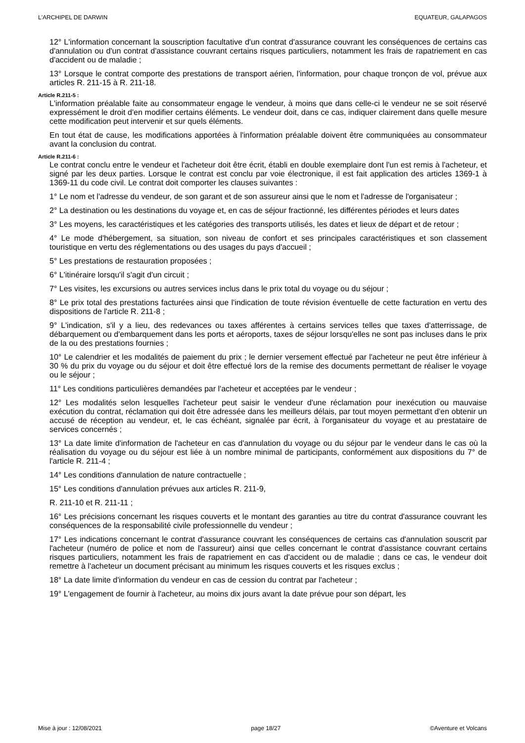L'ARCHIPEL DE DARWIN EQUATEUR, GALAPAGOS
12° L'information concernant la souscription facultative d'un contrat d'assurance couvrant les conséquences de certains cas d'annulation ou d'un contrat d'assistance couvrant certains risques particuliers, notamment les frais de rapatriement en cas d'accident ou de maladie ;
13° Lorsque le contrat comporte des prestations de transport aérien, l'information, pour chaque tronçon de vol, prévue aux articles R. 211-15 à R. 211-18.
Article R.211-5 :
L'information préalable faite au consommateur engage le vendeur, à moins que dans celle-ci le vendeur ne se soit réservé expressément le droit d'en modifier certains éléments. Le vendeur doit, dans ce cas, indiquer clairement dans quelle mesure cette modification peut intervenir et sur quels éléments.
En tout état de cause, les modifications apportées à l'information préalable doivent être communiquées au consommateur avant la conclusion du contrat.
Article R.211-6 :
Le contrat conclu entre le vendeur et l'acheteur doit être écrit, établi en double exemplaire dont l'un est remis à l'acheteur, et signé par les deux parties. Lorsque le contrat est conclu par voie électronique, il est fait application des articles 1369-1 à 1369-11 du code civil. Le contrat doit comporter les clauses suivantes :
1° Le nom et l'adresse du vendeur, de son garant et de son assureur ainsi que le nom et l'adresse de l'organisateur ;
2° La destination ou les destinations du voyage et, en cas de séjour fractionné, les différentes périodes et leurs dates
3° Les moyens, les caractéristiques et les catégories des transports utilisés, les dates et lieux de départ et de retour ;
4° Le mode d'hébergement, sa situation, son niveau de confort et ses principales caractéristiques et son classement touristique en vertu des réglementations ou des usages du pays d'accueil ;
5° Les prestations de restauration proposées ;
6° L'itinéraire lorsqu'il s'agit d'un circuit ;
7° Les visites, les excursions ou autres services inclus dans le prix total du voyage ou du séjour ;
8° Le prix total des prestations facturées ainsi que l'indication de toute révision éventuelle de cette facturation en vertu des dispositions de l'article R. 211-8 ;
9° L'indication, s'il y a lieu, des redevances ou taxes afférentes à certains services telles que taxes d'atterrissage, de débarquement ou d'embarquement dans les ports et aéroports, taxes de séjour lorsqu'elles ne sont pas incluses dans le prix de la ou des prestations fournies ;
10° Le calendrier et les modalités de paiement du prix ; le dernier versement effectué par l'acheteur ne peut être inférieur à 30 % du prix du voyage ou du séjour et doit être effectué lors de la remise des documents permettant de réaliser le voyage ou le séjour ;
11° Les conditions particulières demandées par l'acheteur et acceptées par le vendeur ;
12° Les modalités selon lesquelles l'acheteur peut saisir le vendeur d'une réclamation pour inexécution ou mauvaise exécution du contrat, réclamation qui doit être adressée dans les meilleurs délais, par tout moyen permettant d'en obtenir un accusé de réception au vendeur, et, le cas échéant, signalée par écrit, à l'organisateur du voyage et au prestataire de services concernés ;
13° La date limite d'information de l'acheteur en cas d'annulation du voyage ou du séjour par le vendeur dans le cas où la réalisation du voyage ou du séjour est liée à un nombre minimal de participants, conformément aux dispositions du 7° de l'article R. 211-4 ;
14° Les conditions d'annulation de nature contractuelle ;
15° Les conditions d'annulation prévues aux articles R. 211-9,
R. 211-10 et R. 211-11 ;
16° Les précisions concernant les risques couverts et le montant des garanties au titre du contrat d'assurance couvrant les conséquences de la responsabilité civile professionnelle du vendeur ;
17° Les indications concernant le contrat d'assurance couvrant les conséquences de certains cas d'annulation souscrit par l'acheteur (numéro de police et nom de l'assureur) ainsi que celles concernant le contrat d'assistance couvrant certains risques particuliers, notamment les frais de rapatriement en cas d'accident ou de maladie ; dans ce cas, le vendeur doit remettre à l'acheteur un document précisant au minimum les risques couverts et les risques exclus ;
18° La date limite d'information du vendeur en cas de cession du contrat par l'acheteur ;
19° L'engagement de fournir à l'acheteur, au moins dix jours avant la date prévue pour son départ, les
Mise à jour : 12/08/2021 page 18/27 ©Aventure et Volcans